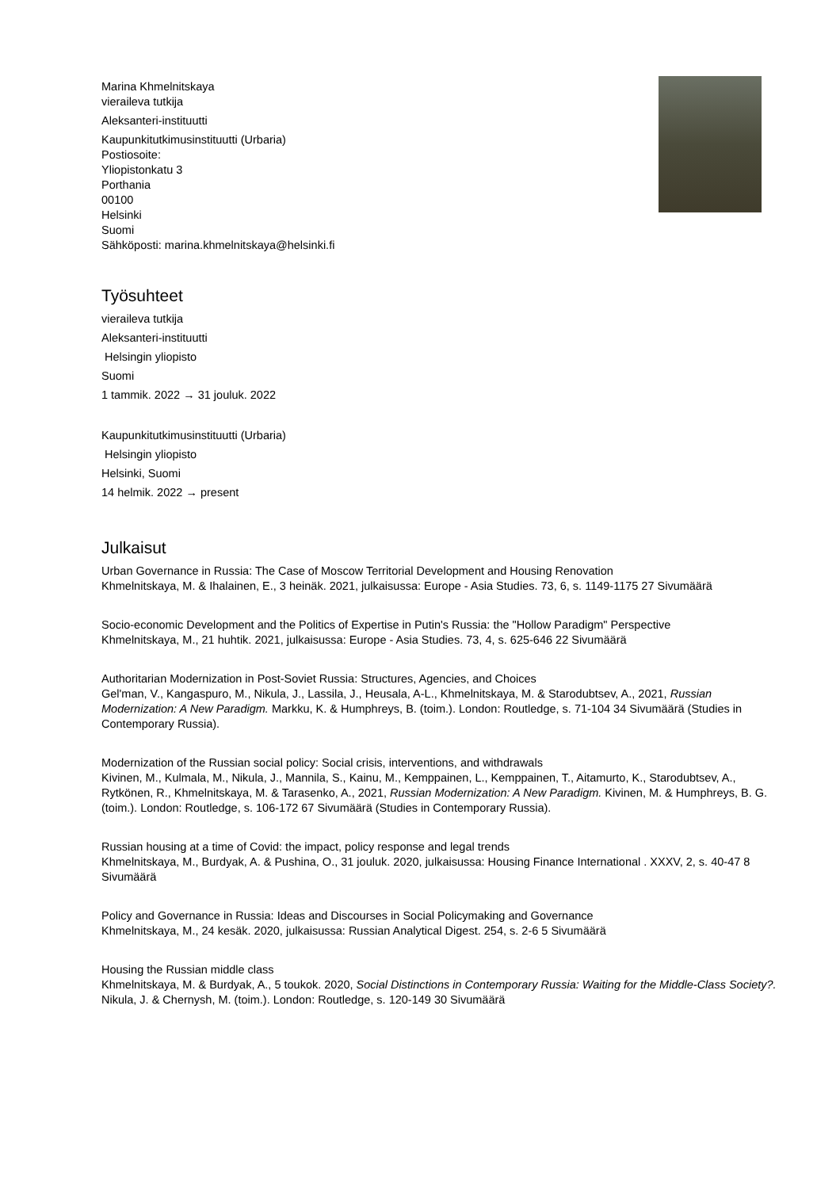Marina Khmelnitskaya
vieraileva tutkija
Aleksanteri-instituutti
Kaupunkitutkimusinstituutti (Urbaria)
Postiosoite:
Yliopistonkatu 3
Porthania
00100
Helsinki
Suomi
Sähköposti: marina.khmelnitskaya@helsinki.fi
Työsuhteet
vieraileva tutkija
Aleksanteri-instituutti
Helsingin yliopisto
Suomi
1 tammik. 2022 → 31 jouluk. 2022
Kaupunkitutkimusinstituutti (Urbaria)
Helsingin yliopisto
Helsinki, Suomi
14 helmik. 2022 → present
Julkaisut
Urban Governance in Russia: The Case of Moscow Territorial Development and Housing Renovation
Khmelnitskaya, M. & Ihalainen, E., 3 heinäk. 2021, julkaisussa: Europe - Asia Studies. 73, 6, s. 1149-1175 27 Sivumäärä
Socio-economic Development and the Politics of Expertise in Putin's Russia: the "Hollow Paradigm" Perspective
Khmelnitskaya, M., 21 huhtik. 2021, julkaisussa: Europe - Asia Studies. 73, 4, s. 625-646 22 Sivumäärä
Authoritarian Modernization in Post-Soviet Russia: Structures, Agencies, and Choices
Gel'man, V., Kangaspuro, M., Nikula, J., Lassila, J., Heusala, A-L., Khmelnitskaya, M. & Starodubtsev, A., 2021, Russian Modernization: A New Paradigm. Markku, K. & Humphreys, B. (toim.). London: Routledge, s. 71-104 34 Sivumäärä (Studies in Contemporary Russia).
Modernization of the Russian social policy: Social crisis, interventions, and withdrawals
Kivinen, M., Kulmala, M., Nikula, J., Mannila, S., Kainu, M., Kemppainen, L., Kemppainen, T., Aitamurto, K., Starodubtsev, A., Rytkönen, R., Khmelnitskaya, M. & Tarasenko, A., 2021, Russian Modernization: A New Paradigm. Kivinen, M. & Humphreys, B. G. (toim.). London: Routledge, s. 106-172 67 Sivumäärä (Studies in Contemporary Russia).
Russian housing at a time of Covid: the impact, policy response and legal trends
Khmelnitskaya, M., Burdyak, A. & Pushina, O., 31 jouluk. 2020, julkaisussa: Housing Finance International . XXXV, 2, s. 40-47 8 Sivumäärä
Policy and Governance in Russia: Ideas and Discourses in Social Policymaking and Governance
Khmelnitskaya, M., 24 kesäk. 2020, julkaisussa: Russian Analytical Digest. 254, s. 2-6 5 Sivumäärä
Housing the Russian middle class
Khmelnitskaya, M. & Burdyak, A., 5 toukok. 2020, Social Distinctions in Contemporary Russia: Waiting for the Middle-Class Society?. Nikula, J. & Chernysh, M. (toim.). London: Routledge, s. 120-149 30 Sivumäärä